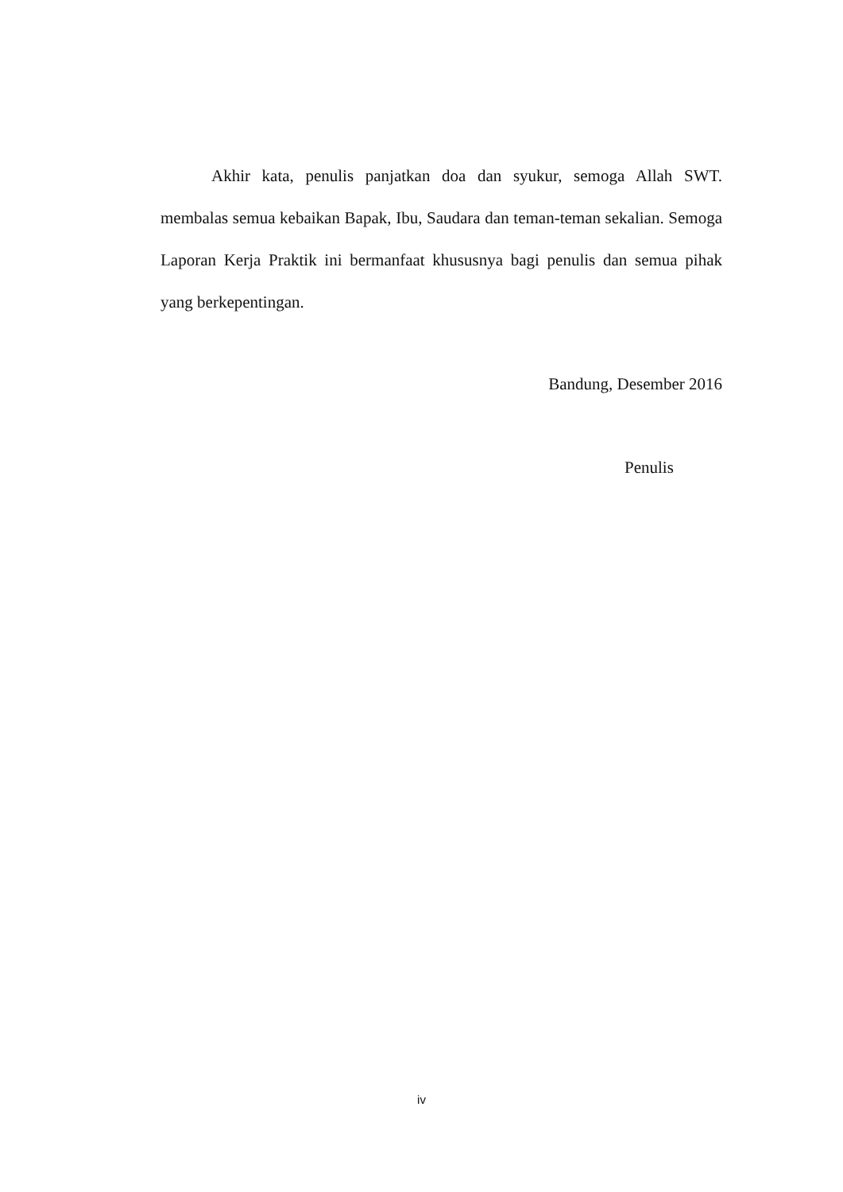Akhir kata, penulis panjatkan doa dan syukur, semoga Allah SWT. membalas semua kebaikan Bapak, Ibu, Saudara dan teman-teman sekalian. Semoga Laporan Kerja Praktik ini bermanfaat khususnya bagi penulis dan semua pihak yang berkepentingan.
Bandung, Desember 2016
Penulis
iv